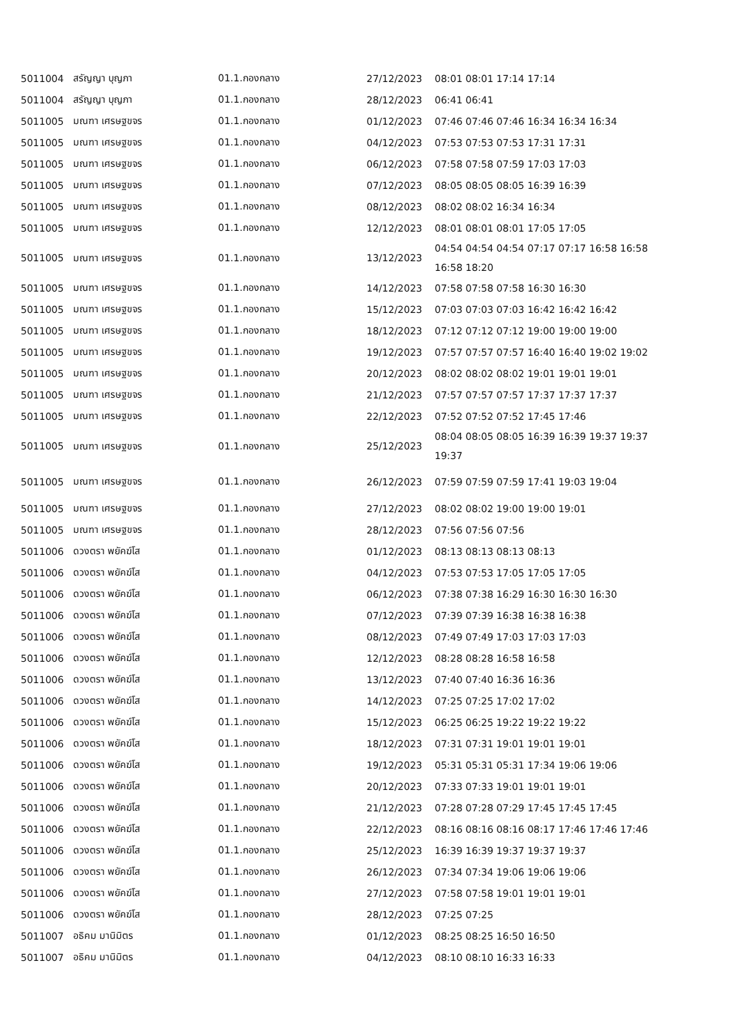| 5011004 | สรัญญา บุญภา | 01.1.กองกลาง | 27/12/2023 | 08:01 08:01 17:14 17:14 |
| 5011004 | สรัญญา บุญภา | 01.1.กองกลาง | 28/12/2023 | 06:41 06:41 |
| 5011005 | มณฑา เศรษฐขจร | 01.1.กองกลาง | 01/12/2023 | 07:46 07:46 07:46 16:34 16:34 16:34 |
| 5011005 | มณฑา เศรษฐขจร | 01.1.กองกลาง | 04/12/2023 | 07:53 07:53 07:53 17:31 17:31 |
| 5011005 | มณฑา เศรษฐขจร | 01.1.กองกลาง | 06/12/2023 | 07:58 07:58 07:59 17:03 17:03 |
| 5011005 | มณฑา เศรษฐขจร | 01.1.กองกลาง | 07/12/2023 | 08:05 08:05 08:05 16:39 16:39 |
| 5011005 | มณฑา เศรษฐขจร | 01.1.กองกลาง | 08/12/2023 | 08:02 08:02 16:34 16:34 |
| 5011005 | มณฑา เศรษฐขจร | 01.1.กองกลาง | 12/12/2023 | 08:01 08:01 08:01 17:05 17:05 |
| 5011005 | มณฑา เศรษฐขจร | 01.1.กองกลาง | 13/12/2023 | 04:54 04:54 04:54 07:17 07:17 16:58 16:58 16:58 18:20 |
| 5011005 | มณฑา เศรษฐขจร | 01.1.กองกลาง | 14/12/2023 | 07:58 07:58 07:58 16:30 16:30 |
| 5011005 | มณฑา เศรษฐขจร | 01.1.กองกลาง | 15/12/2023 | 07:03 07:03 07:03 16:42 16:42 16:42 |
| 5011005 | มณฑา เศรษฐขจร | 01.1.กองกลาง | 18/12/2023 | 07:12 07:12 07:12 19:00 19:00 19:00 |
| 5011005 | มณฑา เศรษฐขจร | 01.1.กองกลาง | 19/12/2023 | 07:57 07:57 07:57 16:40 16:40 19:02 19:02 |
| 5011005 | มณฑา เศรษฐขจร | 01.1.กองกลาง | 20/12/2023 | 08:02 08:02 08:02 19:01 19:01 19:01 |
| 5011005 | มณฑา เศรษฐขจร | 01.1.กองกลาง | 21/12/2023 | 07:57 07:57 07:57 17:37 17:37 17:37 |
| 5011005 | มณฑา เศรษฐขจร | 01.1.กองกลาง | 22/12/2023 | 07:52 07:52 07:52 17:45 17:46 |
| 5011005 | มณฑา เศรษฐขจร | 01.1.กองกลาง | 25/12/2023 | 08:04 08:05 08:05 16:39 16:39 19:37 19:37 19:37 |
| 5011005 | มณฑา เศรษฐขจร | 01.1.กองกลาง | 26/12/2023 | 07:59 07:59 07:59 17:41 19:03 19:04 |
| 5011005 | มณฑา เศรษฐขจร | 01.1.กองกลาง | 27/12/2023 | 08:02 08:02 19:00 19:00 19:01 |
| 5011005 | มณฑา เศรษฐขจร | 01.1.กองกลาง | 28/12/2023 | 07:56 07:56 07:56 |
| 5011006 | ดวงตรา พยัคฆ์โส | 01.1.กองกลาง | 01/12/2023 | 08:13 08:13 08:13 08:13 |
| 5011006 | ดวงตรา พยัคฆ์โส | 01.1.กองกลาง | 04/12/2023 | 07:53 07:53 17:05 17:05 17:05 |
| 5011006 | ดวงตรา พยัคฆ์โส | 01.1.กองกลาง | 06/12/2023 | 07:38 07:38 16:29 16:30 16:30 16:30 |
| 5011006 | ดวงตรา พยัคฆ์โส | 01.1.กองกลาง | 07/12/2023 | 07:39 07:39 16:38 16:38 16:38 |
| 5011006 | ดวงตรา พยัคฆ์โส | 01.1.กองกลาง | 08/12/2023 | 07:49 07:49 17:03 17:03 17:03 |
| 5011006 | ดวงตรา พยัคฆ์โส | 01.1.กองกลาง | 12/12/2023 | 08:28 08:28 16:58 16:58 |
| 5011006 | ดวงตรา พยัคฆ์โส | 01.1.กองกลาง | 13/12/2023 | 07:40 07:40 16:36 16:36 |
| 5011006 | ดวงตรา พยัคฆ์โส | 01.1.กองกลาง | 14/12/2023 | 07:25 07:25 17:02 17:02 |
| 5011006 | ดวงตรา พยัคฆ์โส | 01.1.กองกลาง | 15/12/2023 | 06:25 06:25 19:22 19:22 19:22 |
| 5011006 | ดวงตรา พยัคฆ์โส | 01.1.กองกลาง | 18/12/2023 | 07:31 07:31 19:01 19:01 19:01 |
| 5011006 | ดวงตรา พยัคฆ์โส | 01.1.กองกลาง | 19/12/2023 | 05:31 05:31 05:31 17:34 19:06 19:06 |
| 5011006 | ดวงตรา พยัคฆ์โส | 01.1.กองกลาง | 20/12/2023 | 07:33 07:33 19:01 19:01 19:01 |
| 5011006 | ดวงตรา พยัคฆ์โส | 01.1.กองกลาง | 21/12/2023 | 07:28 07:28 07:29 17:45 17:45 17:45 |
| 5011006 | ดวงตรา พยัคฆ์โส | 01.1.กองกลาง | 22/12/2023 | 08:16 08:16 08:16 08:17 17:46 17:46 17:46 |
| 5011006 | ดวงตรา พยัคฆ์โส | 01.1.กองกลาง | 25/12/2023 | 16:39 16:39 19:37 19:37 19:37 |
| 5011006 | ดวงตรา พยัคฆ์โส | 01.1.กองกลาง | 26/12/2023 | 07:34 07:34 19:06 19:06 19:06 |
| 5011006 | ดวงตรา พยัคฆ์โส | 01.1.กองกลาง | 27/12/2023 | 07:58 07:58 19:01 19:01 19:01 |
| 5011006 | ดวงตรา พยัคฆ์โส | 01.1.กองกลาง | 28/12/2023 | 07:25 07:25 |
| 5011007 | อธิคม มานิมิตร | 01.1.กองกลาง | 01/12/2023 | 08:25 08:25 16:50 16:50 |
| 5011007 | อธิคม มานิมิตร | 01.1.กองกลาง | 04/12/2023 | 08:10 08:10 16:33 16:33 |